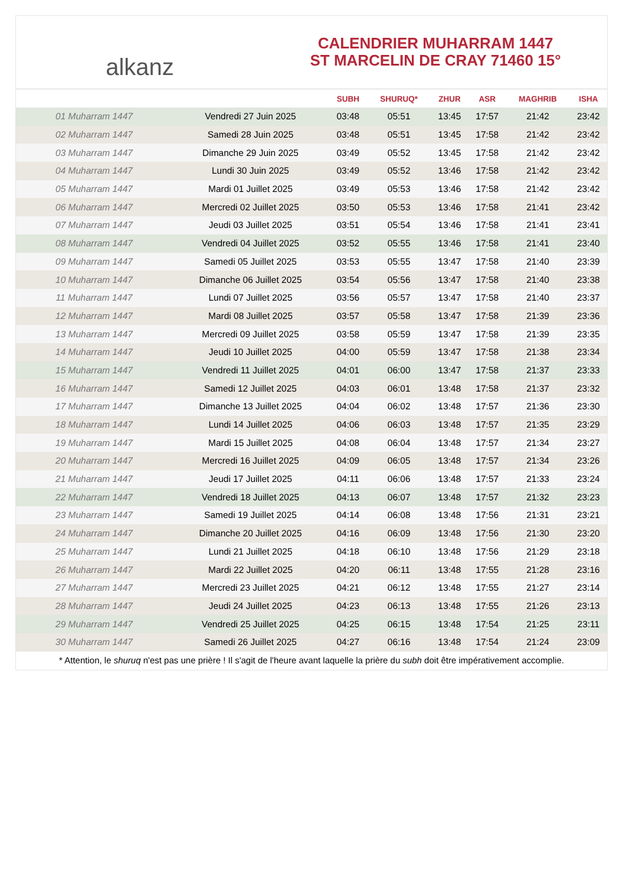alkanz
CALENDRIER MUHARRAM 1447
ST MARCELIN DE CRAY 71460 15°
| | | SUBH | SHURUQ* | ZHUR | ASR | MAGHRIB | ISHA |
| --- | --- | --- | --- | --- | --- | --- | --- |
| 01 Muharram 1447 | Vendredi 27 Juin 2025 | 03:48 | 05:51 | 13:45 | 17:57 | 21:42 | 23:42 |
| 02 Muharram 1447 | Samedi 28 Juin 2025 | 03:48 | 05:51 | 13:45 | 17:58 | 21:42 | 23:42 |
| 03 Muharram 1447 | Dimanche 29 Juin 2025 | 03:49 | 05:52 | 13:45 | 17:58 | 21:42 | 23:42 |
| 04 Muharram 1447 | Lundi 30 Juin 2025 | 03:49 | 05:52 | 13:46 | 17:58 | 21:42 | 23:42 |
| 05 Muharram 1447 | Mardi 01 Juillet 2025 | 03:49 | 05:53 | 13:46 | 17:58 | 21:42 | 23:42 |
| 06 Muharram 1447 | Mercredi 02 Juillet 2025 | 03:50 | 05:53 | 13:46 | 17:58 | 21:41 | 23:42 |
| 07 Muharram 1447 | Jeudi 03 Juillet 2025 | 03:51 | 05:54 | 13:46 | 17:58 | 21:41 | 23:41 |
| 08 Muharram 1447 | Vendredi 04 Juillet 2025 | 03:52 | 05:55 | 13:46 | 17:58 | 21:41 | 23:40 |
| 09 Muharram 1447 | Samedi 05 Juillet 2025 | 03:53 | 05:55 | 13:47 | 17:58 | 21:40 | 23:39 |
| 10 Muharram 1447 | Dimanche 06 Juillet 2025 | 03:54 | 05:56 | 13:47 | 17:58 | 21:40 | 23:38 |
| 11 Muharram 1447 | Lundi 07 Juillet 2025 | 03:56 | 05:57 | 13:47 | 17:58 | 21:40 | 23:37 |
| 12 Muharram 1447 | Mardi 08 Juillet 2025 | 03:57 | 05:58 | 13:47 | 17:58 | 21:39 | 23:36 |
| 13 Muharram 1447 | Mercredi 09 Juillet 2025 | 03:58 | 05:59 | 13:47 | 17:58 | 21:39 | 23:35 |
| 14 Muharram 1447 | Jeudi 10 Juillet 2025 | 04:00 | 05:59 | 13:47 | 17:58 | 21:38 | 23:34 |
| 15 Muharram 1447 | Vendredi 11 Juillet 2025 | 04:01 | 06:00 | 13:47 | 17:58 | 21:37 | 23:33 |
| 16 Muharram 1447 | Samedi 12 Juillet 2025 | 04:03 | 06:01 | 13:48 | 17:58 | 21:37 | 23:32 |
| 17 Muharram 1447 | Dimanche 13 Juillet 2025 | 04:04 | 06:02 | 13:48 | 17:57 | 21:36 | 23:30 |
| 18 Muharram 1447 | Lundi 14 Juillet 2025 | 04:06 | 06:03 | 13:48 | 17:57 | 21:35 | 23:29 |
| 19 Muharram 1447 | Mardi 15 Juillet 2025 | 04:08 | 06:04 | 13:48 | 17:57 | 21:34 | 23:27 |
| 20 Muharram 1447 | Mercredi 16 Juillet 2025 | 04:09 | 06:05 | 13:48 | 17:57 | 21:34 | 23:26 |
| 21 Muharram 1447 | Jeudi 17 Juillet 2025 | 04:11 | 06:06 | 13:48 | 17:57 | 21:33 | 23:24 |
| 22 Muharram 1447 | Vendredi 18 Juillet 2025 | 04:13 | 06:07 | 13:48 | 17:57 | 21:32 | 23:23 |
| 23 Muharram 1447 | Samedi 19 Juillet 2025 | 04:14 | 06:08 | 13:48 | 17:56 | 21:31 | 23:21 |
| 24 Muharram 1447 | Dimanche 20 Juillet 2025 | 04:16 | 06:09 | 13:48 | 17:56 | 21:30 | 23:20 |
| 25 Muharram 1447 | Lundi 21 Juillet 2025 | 04:18 | 06:10 | 13:48 | 17:56 | 21:29 | 23:18 |
| 26 Muharram 1447 | Mardi 22 Juillet 2025 | 04:20 | 06:11 | 13:48 | 17:55 | 21:28 | 23:16 |
| 27 Muharram 1447 | Mercredi 23 Juillet 2025 | 04:21 | 06:12 | 13:48 | 17:55 | 21:27 | 23:14 |
| 28 Muharram 1447 | Jeudi 24 Juillet 2025 | 04:23 | 06:13 | 13:48 | 17:55 | 21:26 | 23:13 |
| 29 Muharram 1447 | Vendredi 25 Juillet 2025 | 04:25 | 06:15 | 13:48 | 17:54 | 21:25 | 23:11 |
| 30 Muharram 1447 | Samedi 26 Juillet 2025 | 04:27 | 06:16 | 13:48 | 17:54 | 21:24 | 23:09 |
* Attention, le shuruq n'est pas une prière ! Il s'agit de l'heure avant laquelle la prière du subh doit être impérativement accomplie.